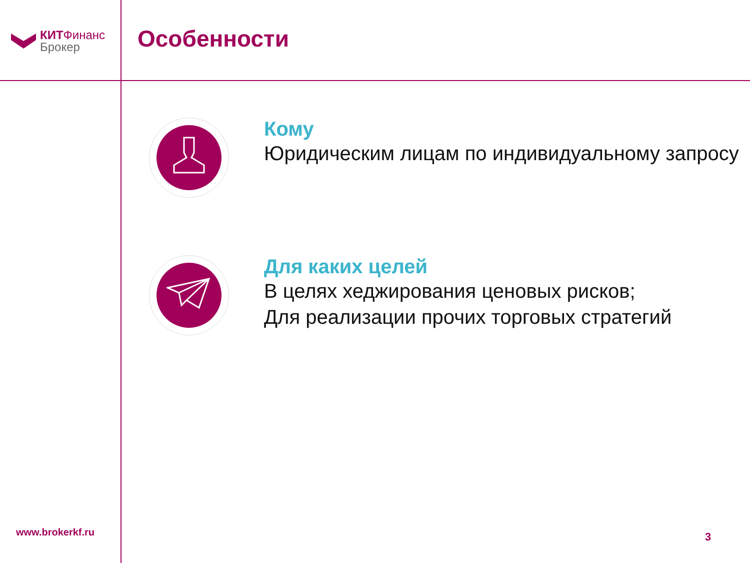КИТФинанс
Брокер
Особенности
Кому
Юридическим лицам по индивидуальному запросу
Для каких целей
В целях хеджирования ценовых рисков;
Для реализации прочих торговых стратегий
www.brokerkf.ru 3